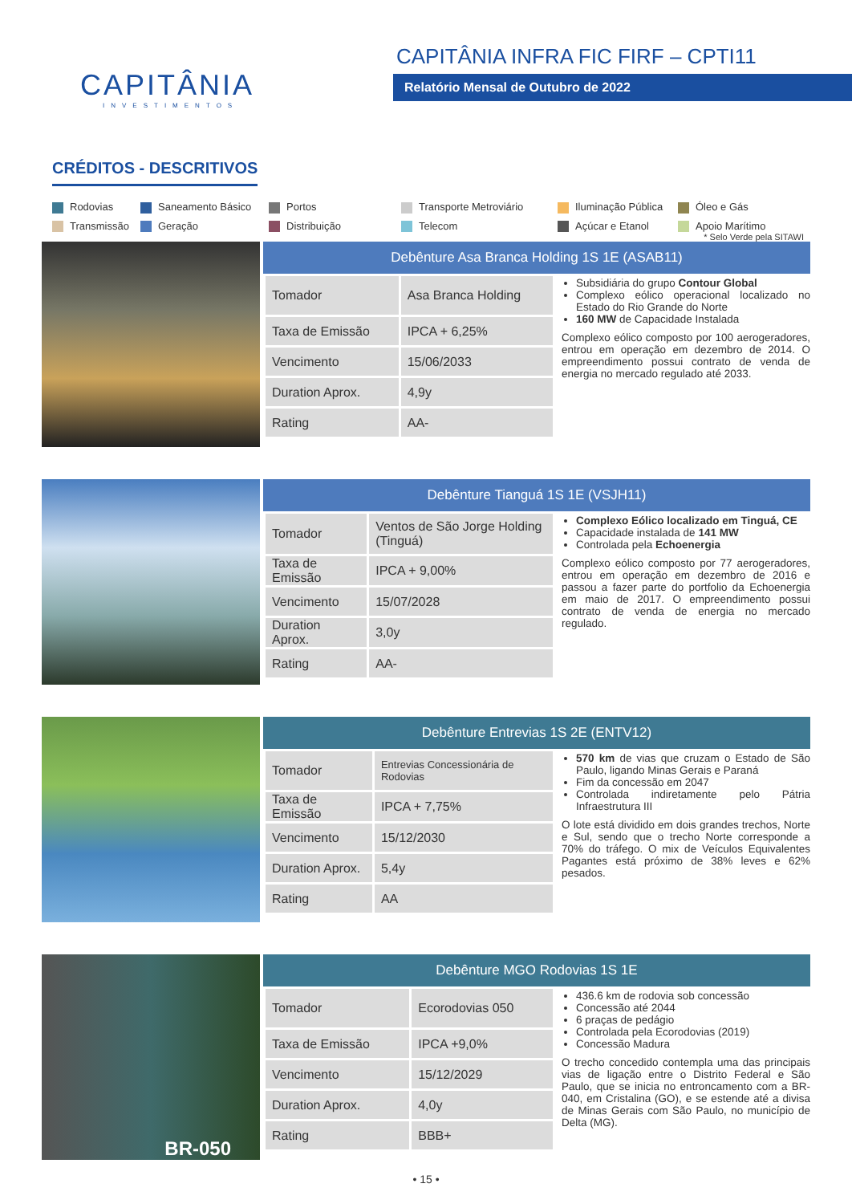CAPITÂNIA
INVESTIMENTOS
CAPITÂNIA INFRA FIC FIRF – CPTI11
Relatório Mensal de Outubro de 2022
CRÉDITOS - DESCRITIVOS
Rodovias
Saneamento Básico
Portos
Transporte Metroviário
Iluminação Pública
Óleo e Gás
Transmissão
Geração
Distribuição
Telecom
Açúcar e Etanol
Apoio Marítimo
* Selo Verde pela SITAWI
Debênture Asa Branca Holding 1S 1E (ASAB11)
| Tomador | Asa Branca Holding |
| Taxa de Emissão | IPCA + 6,25% |
| Vencimento | 15/06/2033 |
| Duration Aprox. | 4,9y |
| Rating | AA- |
Subsidiária do grupo Contour Global
Complexo eólico operacional localizado no Estado do Rio Grande do Norte
160 MW de Capacidade Instalada
Complexo eólico composto por 100 aerogeradores, entrou em operação em dezembro de 2014. O empreendimento possui contrato de venda de energia no mercado regulado até 2033.
Debênture Tianguá 1S 1E (VSJH11)
| Tomador | Ventos de São Jorge Holding (Tinguá) |
| Taxa de Emissão | IPCA + 9,00% |
| Vencimento | 15/07/2028 |
| Duration Aprox. | 3,0y |
| Rating | AA- |
Complexo Eólico localizado em Tinguá, CE
Capacidade instalada de 141 MW
Controlada pela Echoenergia
Complexo eólico composto por 77 aerogeradores, entrou em operação em dezembro de 2016 e passou a fazer parte do portfolio da Echoenergia em maio de 2017. O empreendimento possui contrato de venda de energia no mercado regulado.
Debênture Entrevias 1S 2E (ENTV12)
| Tomador | Entrevias Concessionária de Rodovias |
| Taxa de Emissão | IPCA + 7,75% |
| Vencimento | 15/12/2030 |
| Duration Aprox. | 5,4y |
| Rating | AA |
570 km de vias que cruzam o Estado de São Paulo, ligando Minas Gerais e Paraná
Fim da concessão em 2047
Controlada indiretamente pelo Pátria Infraestrutura III
O lote está dividido em dois grandes trechos, Norte e Sul, sendo que o trecho Norte corresponde a 70% do tráfego. O mix de Veículos Equivalentes Pagantes está próximo de 38% leves e 62% pesados.
BR-050
Debênture MGO Rodovias 1S 1E
| Tomador | Ecorodovias 050 |
| Taxa de Emissão | IPCA +9,0% |
| Vencimento | 15/12/2029 |
| Duration Aprox. | 4,0y |
| Rating | BBB+ |
436.6 km de rodovia sob concessão
Concessão até 2044
6 praças de pedágio
Controlada pela Ecorodovias (2019)
Concessão Madura
O trecho concedido contempla uma das principais vias de ligação entre o Distrito Federal e São Paulo, que se inicia no entroncamento com a BR-040, em Cristalina (GO), e se estende até a divisa de Minas Gerais com São Paulo, no município de Delta (MG).
• 15 •